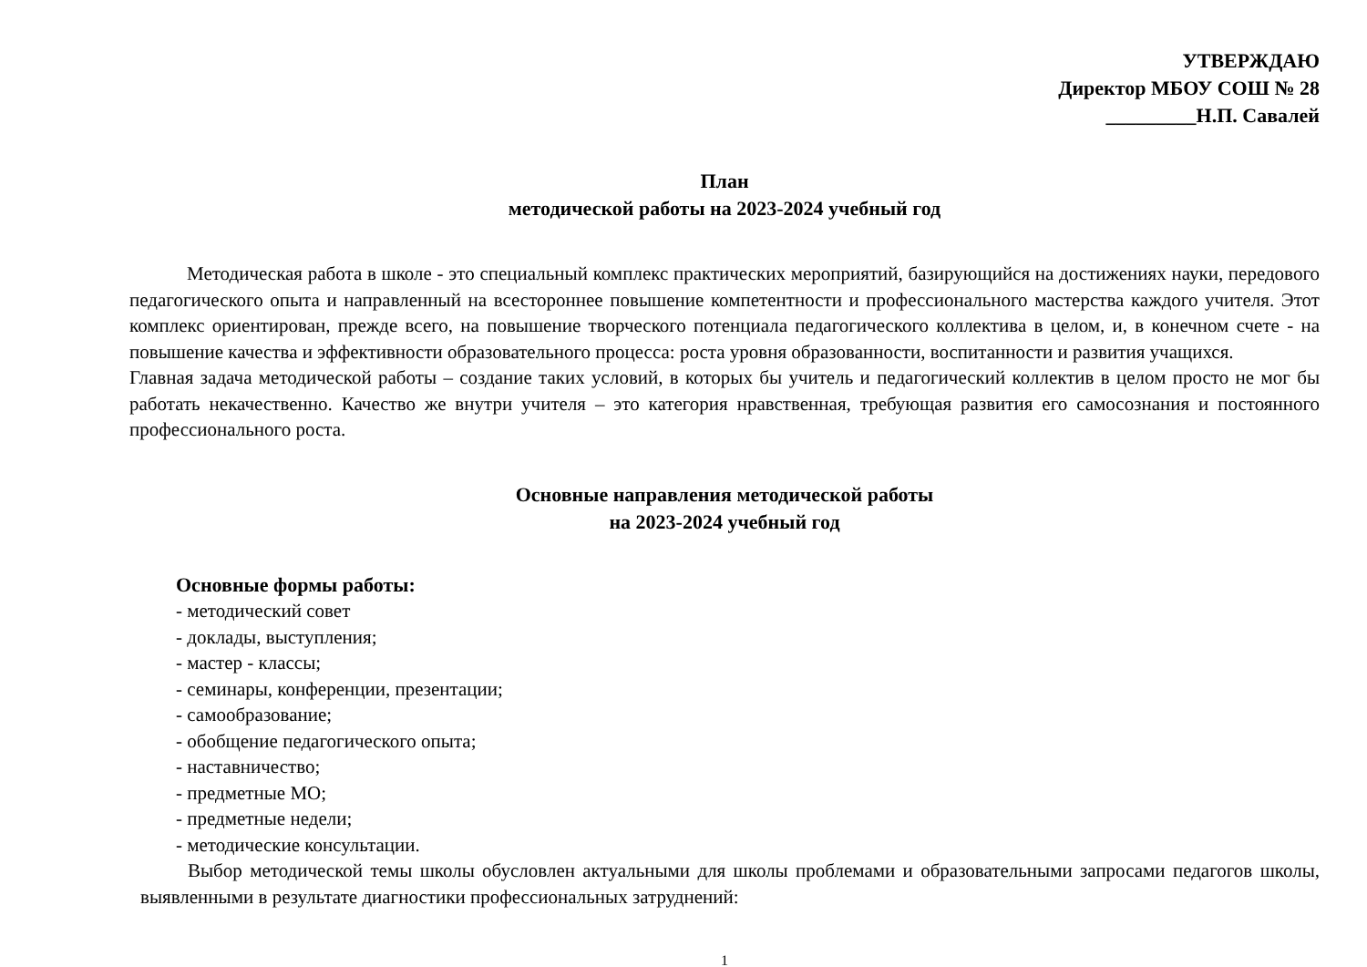УТВЕРЖДАЮ
Директор МБОУ СОШ № 28
_________Н.П. Савалей
План
методической работы на 2023-2024 учебный год
Методическая работа в школе - это специальный комплекс практических мероприятий, базирующийся на достижениях науки, передового педагогического опыта и направленный на всестороннее повышение компетентности и профессионального мастерства каждого учителя. Этот комплекс ориентирован, прежде всего, на повышение творческого потенциала педагогического коллектива в целом, и, в конечном счете - на повышение качества и эффективности образовательного процесса: роста уровня образованности, воспитанности и развития учащихся.
Главная задача методической работы – создание таких условий, в которых бы учитель и педагогический коллектив в целом просто не мог бы работать некачественно. Качество же внутри учителя – это категория нравственная, требующая развития его самосознания и постоянного профессионального роста.
Основные направления методической работы
на 2023-2024 учебный год
Основные формы работы:
- методический совет
- доклады, выступления;
- мастер - классы;
- семинары, конференции, презентации;
- самообразование;
- обобщение педагогического опыта;
- наставничество;
- предметные МО;
- предметные недели;
- методические консультации.
Выбор методической темы школы обусловлен актуальными для школы проблемами и образовательными запросами педагогов школы, выявленными в результате диагностики профессиональных затруднений:
1